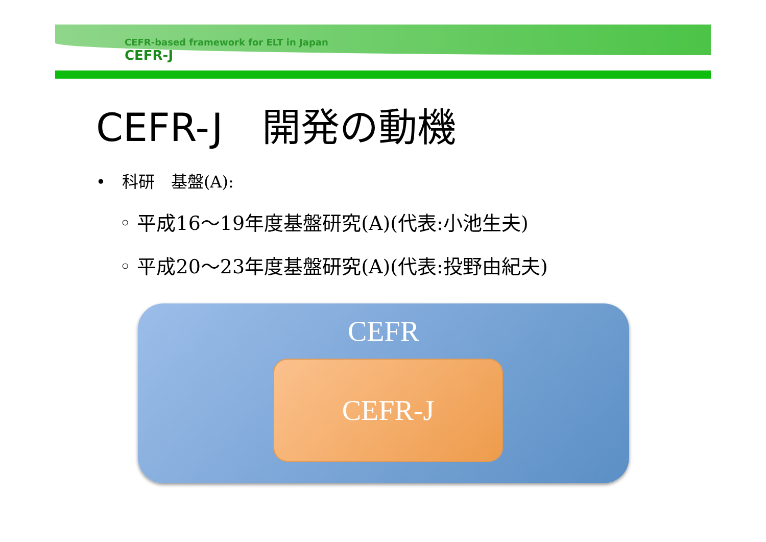CEFR-based framework for ELT in Japan
CEFR-J
CEFR-J　開発の動機
•　科研　基盤(A):
◦ 平成16～19年度基盤研究(A)(代表:小池生夫)
◦ 平成20～23年度基盤研究(A)(代表:投野由紀夫)
CEFR
CEFR-J